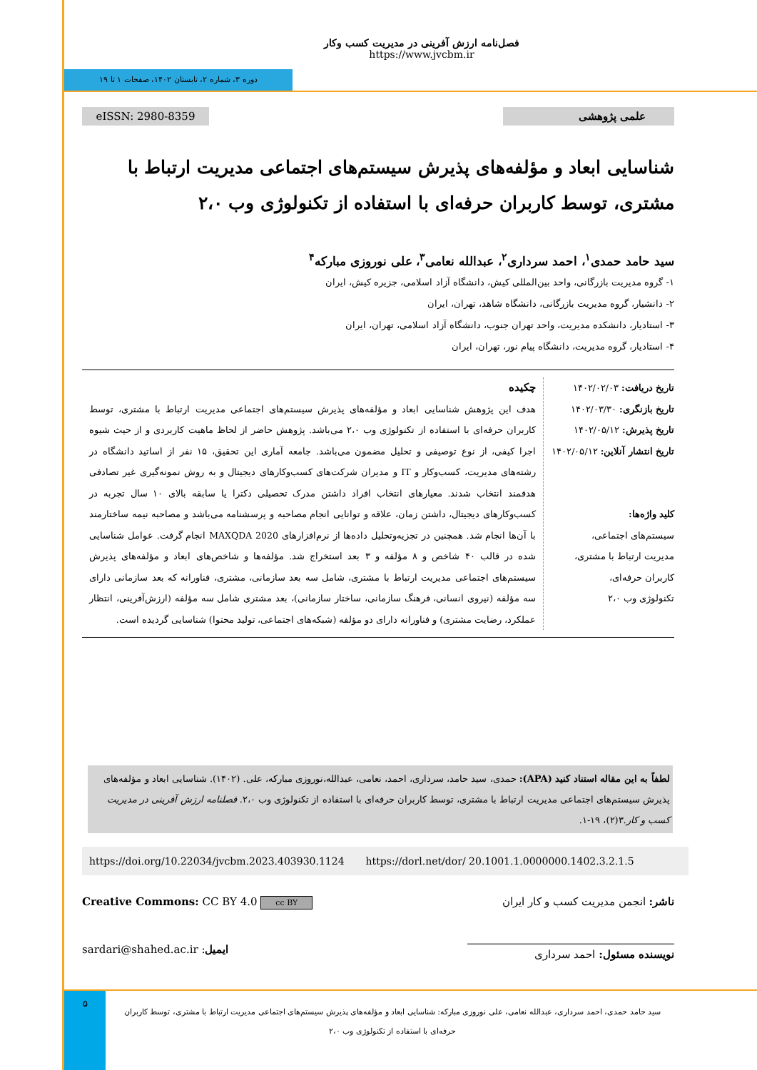فصل‌نامه ارزش آفرینی در مدیریت کسب وکار
https://www.jvcbm.ir
دوره ۳، شماره ۲، تابستان ۱۴۰۲، صفحات ۱ تا ۱۹
eISSN: 2980-8359 علمی پژوهشی
شناسایی ابعاد و مؤلفه‌های پذیرش سیستم‌های اجتماعی مدیریت ارتباط با مشتری، توسط کاربران حرفه‌ای با استفاده از تکنولوژی وب ۲،۰
سید حامد حمدی<sup>۱</sup>، احمد سرداری<sup>۲</sup>، عبدالله نعامی<sup>۳</sup>، علی نوروزی مبارکه<sup>۴</sup>
۱- گروه مدیریت بازرگانی، واحد بین‌المللی کیش، دانشگاه آزاد اسلامی، جزیره کیش، ایران
۲- دانشیار، گروه مدیریت بازرگانی، دانشگاه شاهد، تهران، ایران
۳- استادیار، دانشکده مدیریت، واحد تهران جنوب، دانشگاه آزاد اسلامی، تهران، ایران
۴- استادیار، گروه مدیریت، دانشگاه پیام نور، تهران، ایران
تاریخ دریافت: ۱۴۰۲/۰۲/۰۳
تاریخ بازنگری: ۱۴۰۲/۰۳/۳۰
تاریخ پذیرش: ۱۴۰۲/۰۵/۱۲
تاریخ انتشار آنلاین: ۱۴۰۲/۰۵/۱۲
کلید واژه‌ها:
سیستم‌های اجتماعی،
مدیریت ارتباط با مشتری،
کاربران حرفه‌ای،
تکنولوژی وب ۲،۰
چکیده
هدف این پژوهش شناسایی ابعاد و مؤلفه‌های پذیرش سیستم‌های اجتماعی مدیریت ارتباط با مشتری، توسط کاربران حرفه‌ای با استفاده از تکنولوژی وب ۲،۰ می‌باشد. پژوهش حاضر از لحاظ ماهیت کاربردی و از حیث شیوه اجرا کیفی، از نوع توصیفی و تحلیل مضمون می‌باشد. جامعه آماری این تحقیق، ۱۵ نفر از اساتید دانشگاه در رشته‌های مدیریت، کسب‌وکار و IT و مدیران شرکت‌های کسب‌وکارهای دیجیتال و به روش نمونه‌گیری غیر تصادفی هدفمند انتخاب شدند. معیارهای انتخاب افراد داشتن مدرک تحصیلی دکترا یا سابقه بالای ۱۰ سال تجربه در کسب‌وکارهای دیجیتال، داشتن زمان، علاقه و توانایی انجام مصاحبه و پرسشنامه می‌باشد و مصاحبه نیمه ساختارمند با آن‌ها انجام شد. همچنین در تجزیه‌وتحلیل داده‌ها از نرم‌افزارهای MAXQDA 2020 انجام گرفت. عوامل شناسایی شده در قالب ۴۰ شاخص و ۸ مؤلفه و ۳ بعد استخراج شد. مؤلفه‌ها و شاخص‌های ابعاد و مؤلفه‌های پذیرش سیستم‌های اجتماعی مدیریت ارتباط با مشتری، شامل سه بعد سازمانی، مشتری، فناورانه که بعد سازمانی دارای سه مؤلفه (نیروی انسانی، فرهنگ سازمانی، ساختار سازمانی)، بعد مشتری شامل سه مؤلفه (ارزش‌آفرینی، انتظار عملکرد، رضایت مشتری) و فناورانه دارای دو مؤلفه (شبکه‌های اجتماعی، تولید محتوا) شناسایی گردیده است.
لطفاً به این مقاله استناد کنید (APA): حمدی، سید حامد، سرداری، احمد، نعامی، عبدالله،نوروزی مبارکه، علی. (۱۴۰۲). شناسایی ابعاد و مؤلفه‌های پذیرش سیستم‌های اجتماعی مدیریت ارتباط با مشتری، توسط کاربران حرفه‌ای با استفاده از تکنولوژی وب ۲،۰. فصلنامه ارزش آفرینی در مدیریت کسب و کار.۳(۲)، ۱۹-۱.
https://doi.org/10.22034/jvcbm.2023.403930.1124 https://dorl.net/dor/ 20.1001.1.0000000.1402.3.2.1.5
Creative Commons: CC BY 4.0 cc BY ناشر: انجمن مدیریت کسب و کار ایران
sardari@shahed.ac.ir :ایمیل نویسنده مسئول: احمد سرداری
۵
سید حامد حمدی، احمد سرداری، عبدالله نعامی، علی نوروزی مبارکه: شناسایی ابعاد و مؤلفه‌های پذیرش سیستم‌های اجتماعی مدیریت ارتباط با مشتری، توسط کاربران حرفه‌ای با استفاده از تکنولوژی وب ۲،۰